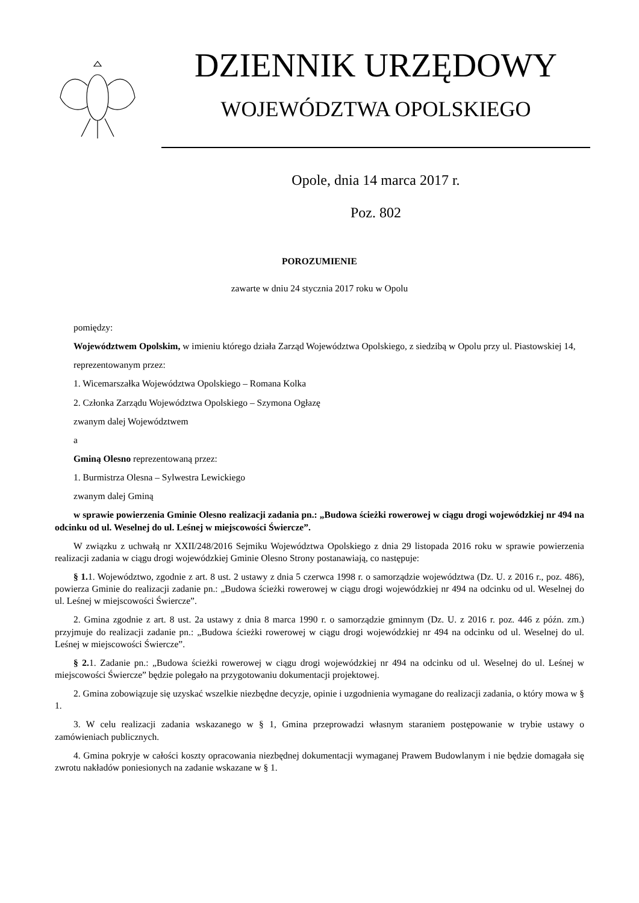DZIENNIK URZĘDOWY
WOJEWÓDZTWA OPOLSKIEGO
Opole, dnia 14 marca 2017 r.
Poz. 802
POROZUMIENIE
zawarte w dniu 24 stycznia 2017 roku w Opolu
pomiędzy:
Województwem Opolskim, w imieniu którego działa Zarząd Województwa Opolskiego, z siedzibą w Opolu przy ul. Piastowskiej 14,
reprezentowanym przez:
1. Wicemarszałka Województwa Opolskiego – Romana Kolka
2. Członka Zarządu Województwa Opolskiego – Szymona Ogłazę
zwanym dalej Województwem
a
Gminą Olesno reprezentowaną przez:
1. Burmistrza Olesna – Sylwestra Lewickiego
zwanym dalej Gminą
w sprawie powierzenia Gminie Olesno realizacji zadania pn.: „Budowa ścieżki rowerowej w ciągu drogi wojewódzkiej nr 494 na odcinku od ul. Weselnej do ul. Leśnej w miejscowości Świercze”.
W związku z uchwałą nr XXII/248/2016 Sejmiku Województwa Opolskiego z dnia 29 listopada 2016 roku w sprawie powierzenia realizacji zadania w ciągu drogi wojewódzkiej Gminie Olesno Strony postanawiają, co następuje:
§ 1. 1. Województwo, zgodnie z art. 8 ust. 2 ustawy z dnia 5 czerwca 1998 r. o samorządzie województwa (Dz. U. z 2016 r., poz. 486), powierza Gminie do realizacji zadanie pn.: „Budowa ścieżki rowerowej w ciągu drogi wojewódzkiej nr 494 na odcinku od ul. Weselnej do ul. Leśnej w miejscowości Świercze”.
2. Gmina zgodnie z art. 8 ust. 2a ustawy z dnia 8 marca 1990 r. o samorządzie gminnym (Dz. U. z 2016 r. poz. 446 z późn. zm.) przyjmuje do realizacji zadanie pn.: „Budowa ścieżki rowerowej w ciągu drogi wojewódzkiej nr 494 na odcinku od ul. Weselnej do ul. Leśnej w miejscowości Świercze”.
§ 2. 1. Zadanie pn.: „Budowa ścieżki rowerowej w ciągu drogi wojewódzkiej nr 494 na odcinku od ul. Weselnej do ul. Leśnej w miejscowości Świercze” będzie polegało na przygotowaniu dokumentacji projektowej.
2. Gmina zobowiązuje się uzyskać wszelkie niezbędne decyzje, opinie i uzgodnienia wymagane do realizacji zadania, o który mowa w § 1.
3. W celu realizacji zadania wskazanego w § 1, Gmina przeprowadzi własnym staraniem postępowanie w trybie ustawy o zamówieniach publicznych.
4. Gmina pokryje w całości koszty opracowania niezbędnej dokumentacji wymaganej Prawem Budowlanym i nie będzie domagała się zwrotu nakładów poniesionych na zadanie wskazane w § 1.